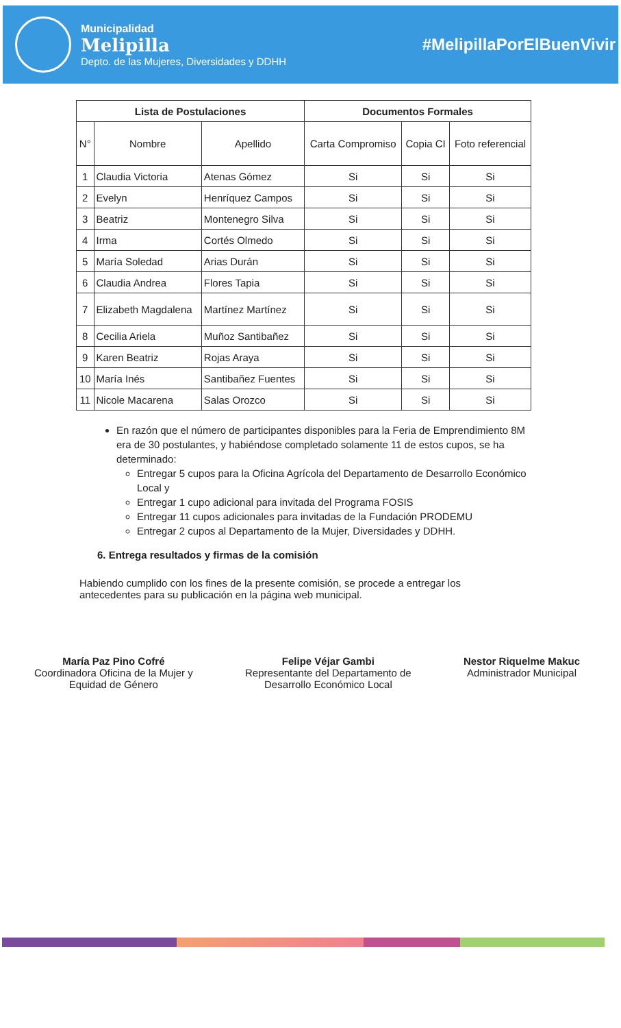Municipalidad
Melipilla
Depto. de las Mujeres, Diversidades y DDHH
#MelipillaPorElBuenVivir
| Lista de Postulaciones | | | Documentos Formales | | |
| --- | --- | --- | --- | --- | --- |
| N° | Nombre | Apellido | Carta Compromiso | Copia CI | Foto referencial |
| 1 | Claudia Victoria | Atenas Gómez | Si | Si | Si |
| 2 | Evelyn | Henríquez Campos | Si | Si | Si |
| 3 | Beatriz | Montenegro Silva | Si | Si | Si |
| 4 | Irma | Cortés Olmedo | Si | Si | Si |
| 5 | María Soledad | Arias Durán | Si | Si | Si |
| 6 | Claudia Andrea | Flores Tapia | Si | Si | Si |
| 7 | Elizabeth Magdalena | Martínez Martínez | Si | Si | Si |
| 8 | Cecilia Ariela | Muñoz Santibañez | Si | Si | Si |
| 9 | Karen Beatriz | Rojas Araya | Si | Si | Si |
| 10 | María Inés | Santibañez Fuentes | Si | Si | Si |
| 11 | Nicole Macarena | Salas Orozco | Si | Si | Si |
En razón que el número de participantes disponibles para la Feria de Emprendimiento 8M era de 30 postulantes, y habiéndose completado solamente 11 de estos cupos, se ha determinado:
Entregar 5 cupos para la Oficina Agrícola del Departamento de Desarrollo Económico Local y
Entregar 1 cupo adicional para invitada del Programa FOSIS
Entregar 11 cupos adicionales para invitadas de la Fundación PRODEMU
Entregar 2 cupos al Departamento de la Mujer, Diversidades y DDHH.
6. Entrega resultados y firmas de la comisión
Habiendo cumplido con los fines de la presente comisión, se procede a entregar los antecedentes para su publicación en la página web municipal.
María Paz Pino Cofré
Coordinadora Oficina de la Mujer y
Equidad de Género
Felipe Véjar Gambi
Representante del Departamento de
Desarrollo Económico Local
Nestor Riquelme Makuc
Administrador Municipal